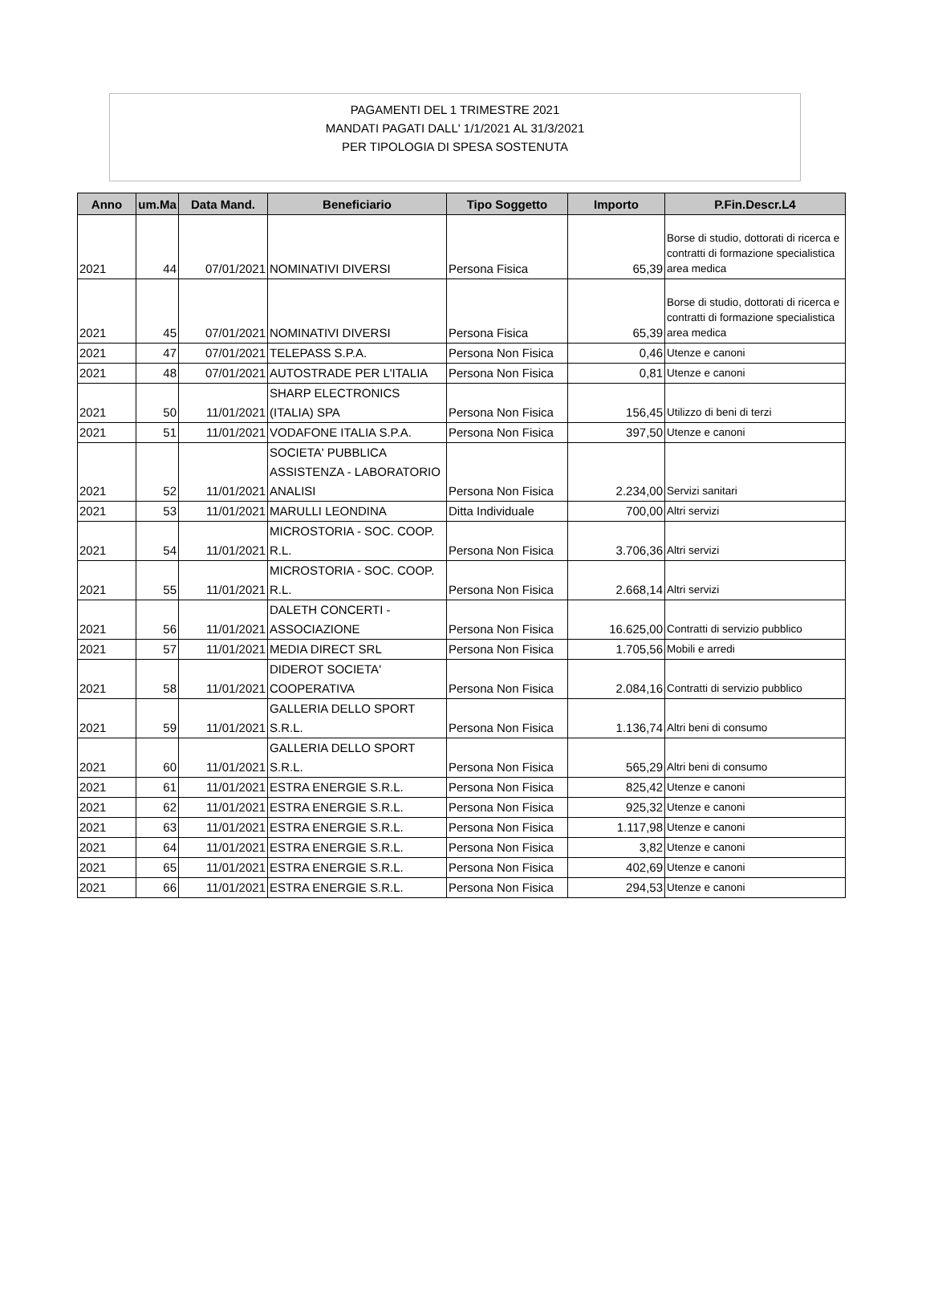PAGAMENTI DEL 1 TRIMESTRE 2021
MANDATI PAGATI DALL' 1/1/2021 AL 31/3/2021
PER TIPOLOGIA DI SPESA SOSTENUTA
| Anno | um.Ma | Data Mand. | Beneficiario | Tipo Soggetto | Importo | P.Fin.Descr.L4 |
| --- | --- | --- | --- | --- | --- | --- |
| 2021 | 44 | 07/01/2021 | NOMINATIVI DIVERSI | Persona Fisica | 65,39 | Borse di studio, dottorati di ricerca e contratti di formazione specialistica area medica |
| 2021 | 45 | 07/01/2021 | NOMINATIVI DIVERSI | Persona Fisica | 65,39 | Borse di studio, dottorati di ricerca e contratti di formazione specialistica area medica |
| 2021 | 47 | 07/01/2021 | TELEPASS S.P.A. | Persona Non Fisica | 0,46 | Utenze e canoni |
| 2021 | 48 | 07/01/2021 | AUTOSTRADE PER L'ITALIA | Persona Non Fisica | 0,81 | Utenze e canoni |
| 2021 | 50 | 11/01/2021 | SHARP ELECTRONICS (ITALIA) SPA | Persona Non Fisica | 156,45 | Utilizzo di beni di terzi |
| 2021 | 51 | 11/01/2021 | VODAFONE ITALIA S.P.A. | Persona Non Fisica | 397,50 | Utenze e canoni |
| 2021 | 52 | 11/01/2021 | SOCIETA' PUBBLICA ASSISTENZA - LABORATORIO ANALISI | Persona Non Fisica | 2.234,00 | Servizi sanitari |
| 2021 | 53 | 11/01/2021 | MARULLI LEONDINA | Ditta Individuale | 700,00 | Altri servizi |
| 2021 | 54 | 11/01/2021 | MICROSTORIA - SOC. COOP. R.L. | Persona Non Fisica | 3.706,36 | Altri servizi |
| 2021 | 55 | 11/01/2021 | MICROSTORIA - SOC. COOP. R.L. | Persona Non Fisica | 2.668,14 | Altri servizi |
| 2021 | 56 | 11/01/2021 | DALETH CONCERTI - ASSOCIAZIONE | Persona Non Fisica | 16.625,00 | Contratti di servizio pubblico |
| 2021 | 57 | 11/01/2021 | MEDIA DIRECT SRL | Persona Non Fisica | 1.705,56 | Mobili e arredi |
| 2021 | 58 | 11/01/2021 | DIDEROT SOCIETA' COOPERATIVA | Persona Non Fisica | 2.084,16 | Contratti di servizio pubblico |
| 2021 | 59 | 11/01/2021 | GALLERIA DELLO SPORT S.R.L. | Persona Non Fisica | 1.136,74 | Altri beni di consumo |
| 2021 | 60 | 11/01/2021 | GALLERIA DELLO SPORT S.R.L. | Persona Non Fisica | 565,29 | Altri beni di consumo |
| 2021 | 61 | 11/01/2021 | ESTRA ENERGIE S.R.L. | Persona Non Fisica | 825,42 | Utenze e canoni |
| 2021 | 62 | 11/01/2021 | ESTRA ENERGIE S.R.L. | Persona Non Fisica | 925,32 | Utenze e canoni |
| 2021 | 63 | 11/01/2021 | ESTRA ENERGIE S.R.L. | Persona Non Fisica | 1.117,98 | Utenze e canoni |
| 2021 | 64 | 11/01/2021 | ESTRA ENERGIE S.R.L. | Persona Non Fisica | 3,82 | Utenze e canoni |
| 2021 | 65 | 11/01/2021 | ESTRA ENERGIE S.R.L. | Persona Non Fisica | 402,69 | Utenze e canoni |
| 2021 | 66 | 11/01/2021 | ESTRA ENERGIE S.R.L. | Persona Non Fisica | 294,53 | Utenze e canoni |